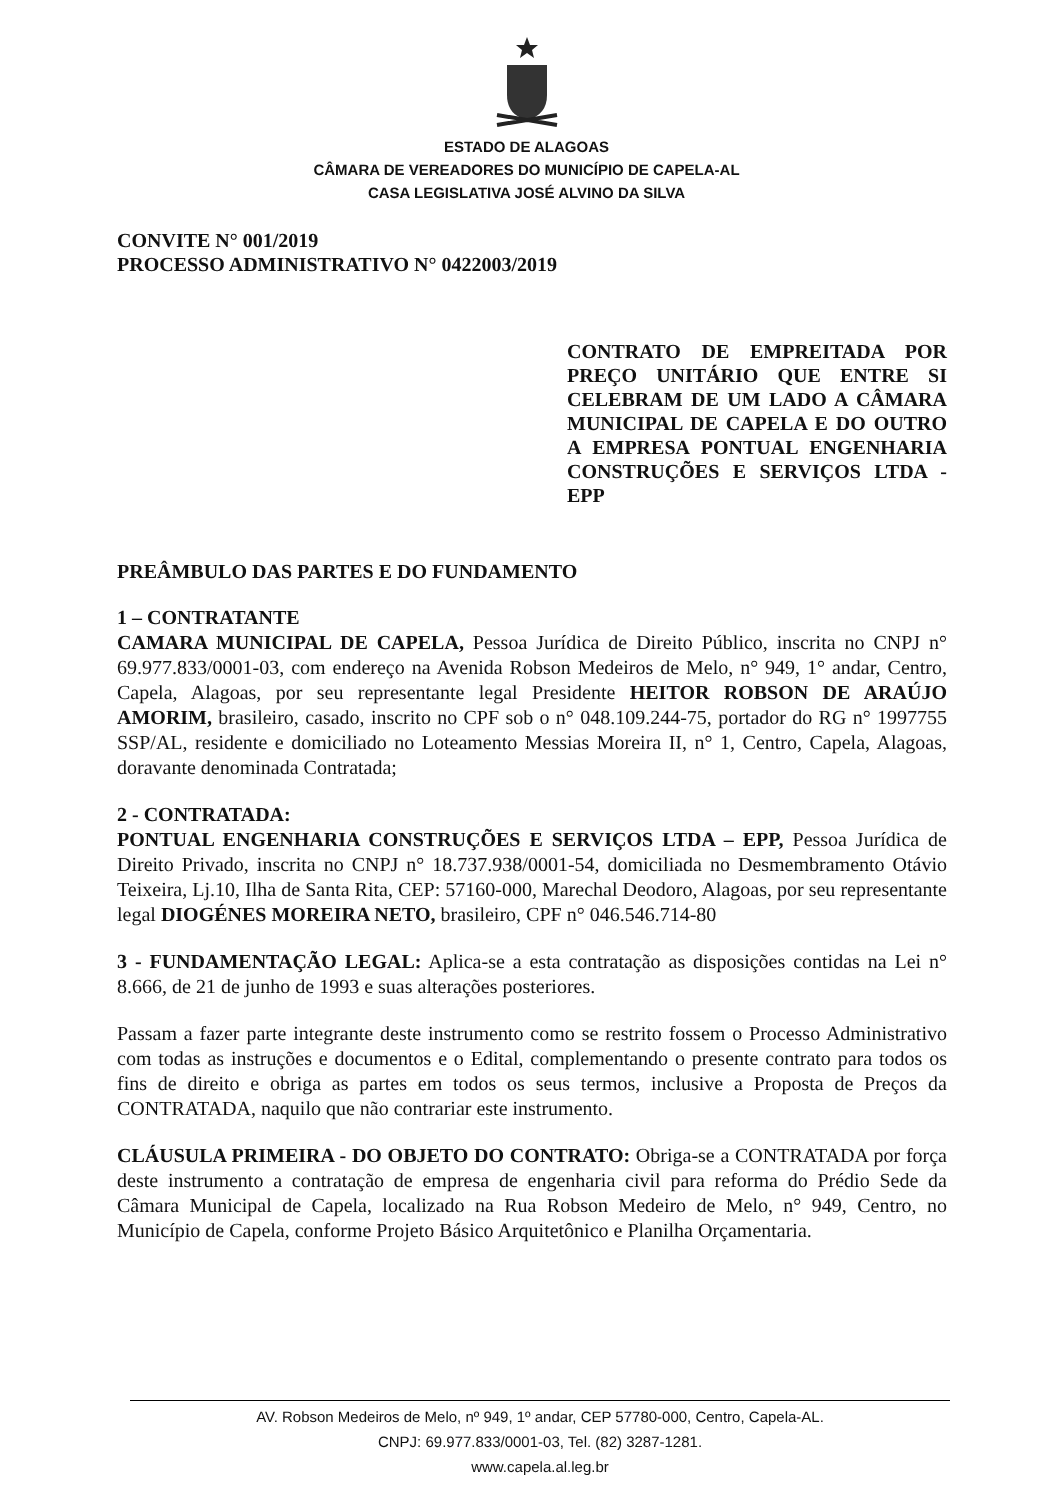ESTADO DE ALAGOAS
CÂMARA DE VEREADORES DO MUNICÍPIO DE CAPELA-AL
CASA LEGISLATIVA JOSÉ ALVINO DA SILVA
CONVITE N° 001/2019
PROCESSO ADMINISTRATIVO N° 0422003/2019
CONTRATO DE EMPREITADA POR PREÇO UNITÁRIO QUE ENTRE SI CELEBRAM DE UM LADO A CÂMARA MUNICIPAL DE CAPELA E DO OUTRO A EMPRESA PONTUAL ENGENHARIA CONSTRUÇÕES E SERVIÇOS LTDA - EPP
PREÂMBULO DAS PARTES E DO FUNDAMENTO
1 – CONTRATANTE
CAMARA MUNICIPAL DE CAPELA, Pessoa Jurídica de Direito Público, inscrita no CNPJ n° 69.977.833/0001-03, com endereço na Avenida Robson Medeiros de Melo, n° 949, 1° andar, Centro, Capela, Alagoas, por seu representante legal Presidente HEITOR ROBSON DE ARAÚJO AMORIM, brasileiro, casado, inscrito no CPF sob o n° 048.109.244-75, portador do RG n° 1997755 SSP/AL, residente e domiciliado no Loteamento Messias Moreira II, n° 1, Centro, Capela, Alagoas, doravante denominada Contratada;
2 - CONTRATADA:
PONTUAL ENGENHARIA CONSTRUÇÕES E SERVIÇOS LTDA – EPP, Pessoa Jurídica de Direito Privado, inscrita no CNPJ n° 18.737.938/0001-54, domiciliada no Desmembramento Otávio Teixeira, Lj.10, Ilha de Santa Rita, CEP: 57160-000, Marechal Deodoro, Alagoas, por seu representante legal DIOGÉNES MOREIRA NETO, brasileiro, CPF n° 046.546.714-80
3 - FUNDAMENTAÇÃO LEGAL: Aplica-se a esta contratação as disposições contidas na Lei n° 8.666, de 21 de junho de 1993 e suas alterações posteriores.
Passam a fazer parte integrante deste instrumento como se restrito fossem o Processo Administrativo com todas as instruções e documentos e o Edital, complementando o presente contrato para todos os fins de direito e obriga as partes em todos os seus termos, inclusive a Proposta de Preços da CONTRATADA, naquilo que não contrariar este instrumento.
CLÁUSULA PRIMEIRA - DO OBJETO DO CONTRATO: Obriga-se a CONTRATADA por força deste instrumento a contratação de empresa de engenharia civil para reforma do Prédio Sede da Câmara Municipal de Capela, localizado na Rua Robson Medeiro de Melo, n° 949, Centro, no Município de Capela, conforme Projeto Básico Arquitetônico e Planilha Orçamentaria.
AV. Robson Medeiros de Melo, nº 949, 1º andar, CEP 57780-000, Centro, Capela-AL.
CNPJ: 69.977.833/0001-03, Tel. (82) 3287-1281.
www.capela.al.leg.br